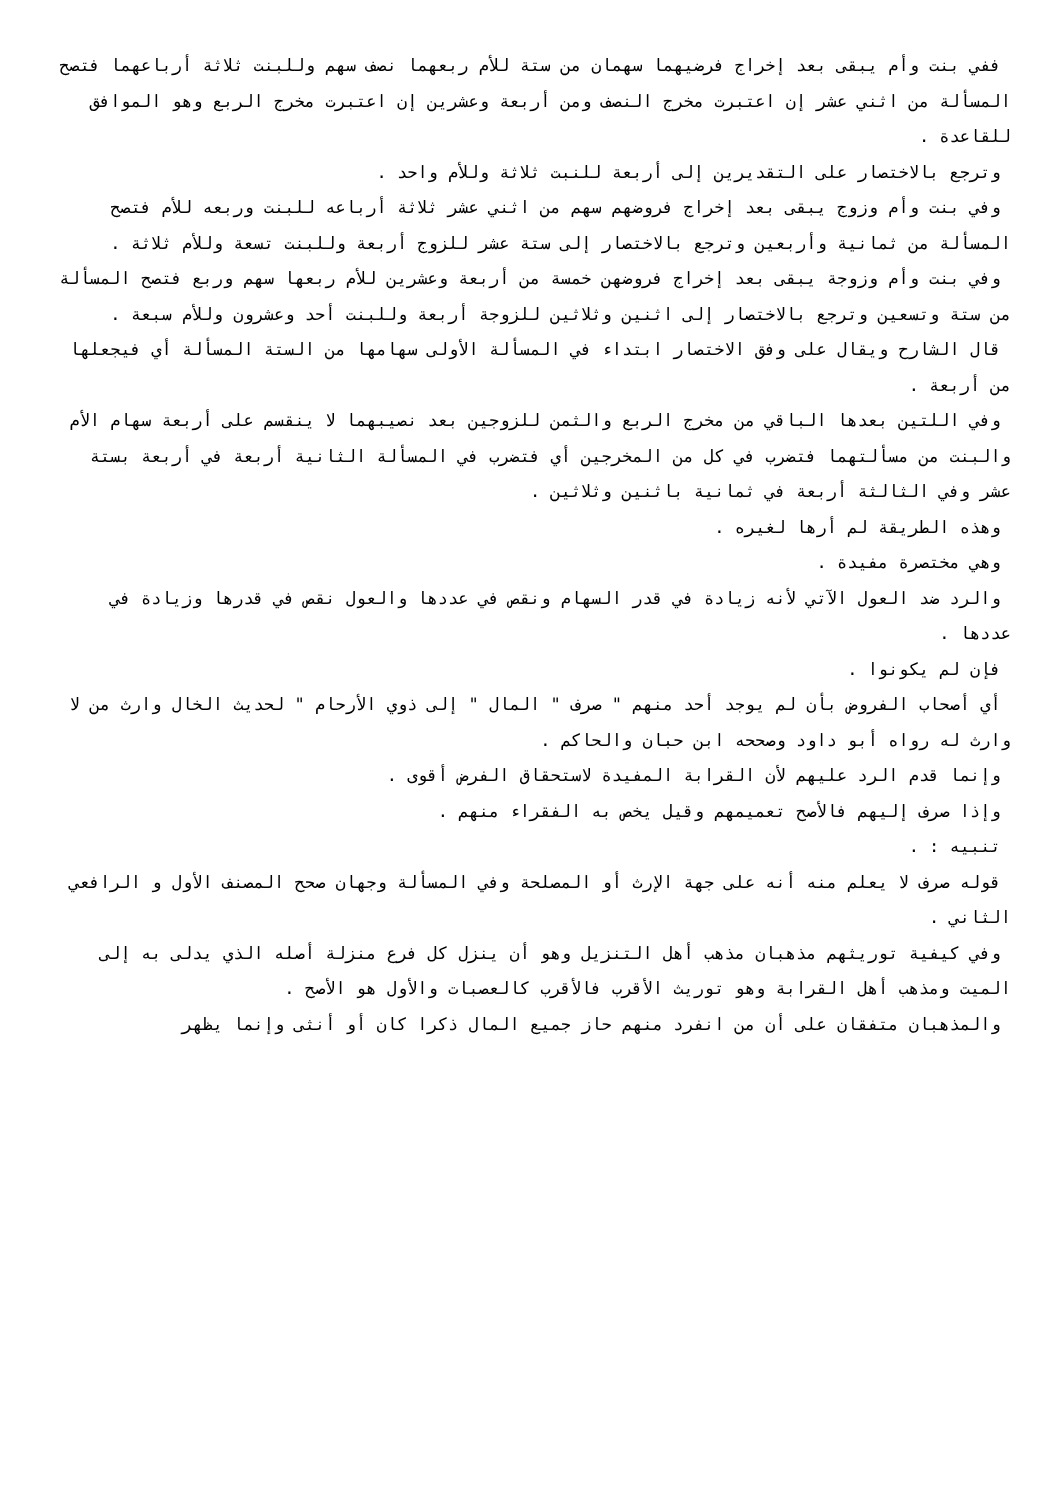ففي بنت وأم يبقى بعد إخراج فرضيهما سهمان من ستة للأم ربعهما نصف سهم وللبنت ثلاثة أرباعهما فتصح المسألة من اثني عشر إن اعتبرت مخرج النصف ومن أربعة وعشرين إن اعتبرت مخرج الربع وهو الموافق للقاعدة .
وترجع بالاختصار على التقديرين إلى أربعة للنبت ثلاثة وللأم واحد .
وفي بنت وأم وزوج يبقى بعد إخراج فروضهم سهم من اثني عشر ثلاثة أرباعه للبنت وربعه للأم فتصح المسألة من ثمانية وأربعين وترجع بالاختصار إلى ستة عشر للزوج أربعة وللبنت تسعة وللأم ثلاثة .
وفي بنت وأم وزوجة يبقى بعد إخراج فروضهن خمسة من أربعة وعشرين للأم ربعها سهم وربع فتصح المسألة من ستة وتسعين وترجع بالاختصار إلى اثنين وثلاثين للزوجة أربعة وللبنت أحد وعشرون وللأم سبعة .
قال الشارح ويقال على وفق الاختصار ابتداء في المسألة الأولى سهامها من الستة المسألة أي فيجعلها من أربعة .
وفي اللتين بعدها الباقي من مخرج الربع والثمن للزوجين بعد نصيبهما لا ينقسم على أربعة سهام الأم والبنت من مسألتهما فتضرب في كل من المخرجين أي فتضرب في المسألة الثانية أربعة في أربعة بستة عشر وفي الثالثة أربعة في ثمانية باثنين وثلاثين .
وهذه الطريقة لم أرها لغيره .
وهي مختصرة مفيدة .
والرد ضد العول الآتي لأنه زيادة في قدر السهام ونقص في عددها والعول نقص في قدرها وزيادة في عددها .
فإن لم يكونوا .
أي أصحاب الفروض بأن لم يوجد أحد منهم " صرف " المال " إلى ذوي الأرحام " لحديث الخال وارث من لا وارث له رواه أبو داود وصححه ابن حبان والحاكم .
وإنما قدم الرد عليهم لأن القرابة المفيدة لاستحقاق الفرض أقوى .
وإذا صرف إليهم فالأصح تعميمهم وقيل يخص به الفقراء منهم .
تنبيه : .
قوله صرف لا يعلم منه أنه على جهة الإرث أو المصلحة وفي المسألة وجهان صحح المصنف الأول و الرافعي الثاني .
وفي كيفية توريثهم مذهبان مذهب أهل التنزيل وهو أن ينزل كل فرع منزلة أصله الذي يدلى به إلى الميت ومذهب أهل القرابة وهو توريث الأقرب فالأقرب كالعصبات والأول هو الأصح .
والمذهبان متفقان على أن من انفرد منهم حاز جميع المال ذكرا كان أو أنثى وإنما يظهر